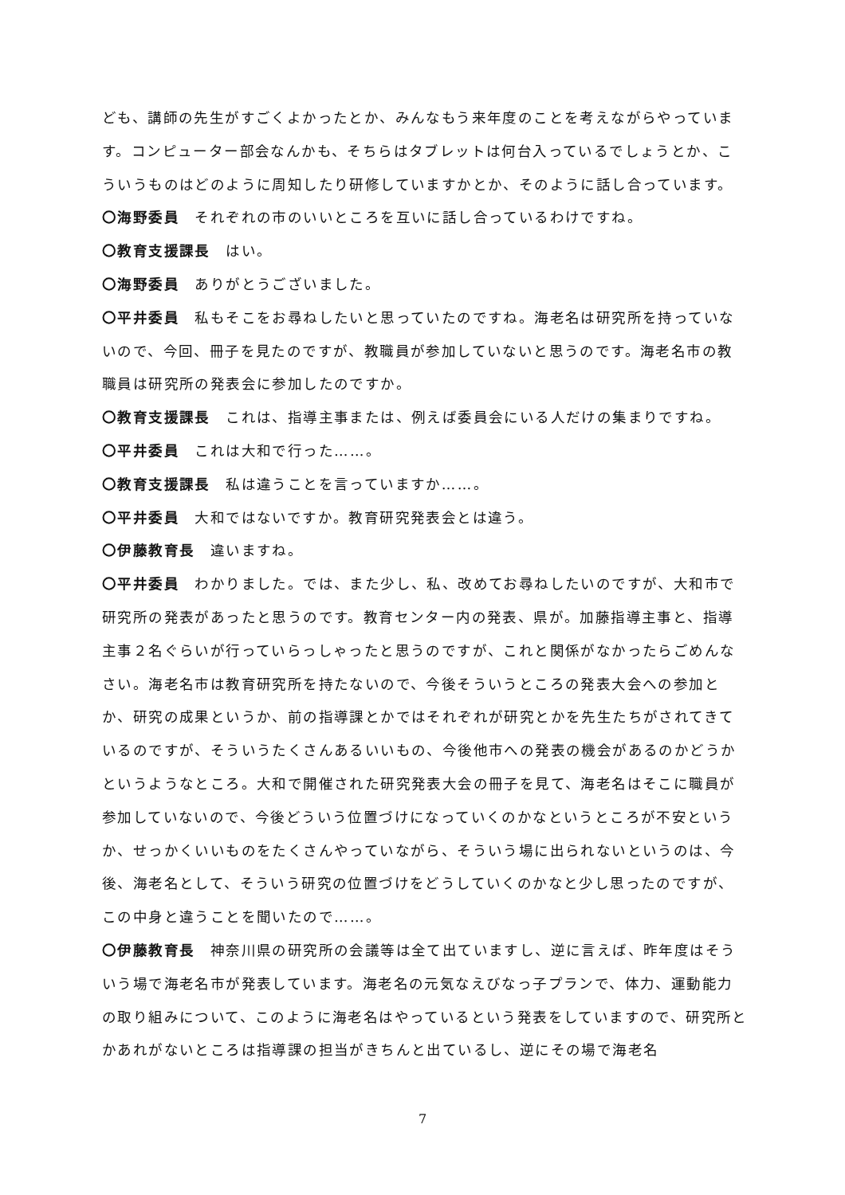ども、講師の先生がすごくよかったとか、みんなもう来年度のことを考えながらやっています。コンピューター部会なんかも、そちらはタブレットは何台入っているでしょうとか、こういうものはどのように周知したり研修していますかとか、そのように話し合っています。
〇海野委員　それぞれの市のいいところを互いに話し合っているわけですね。
〇教育支援課長　はい。
〇海野委員　ありがとうございました。
〇平井委員　私もそこをお尋ねしたいと思っていたのですね。海老名は研究所を持っていないので、今回、冊子を見たのですが、教職員が参加していないと思うのです。海老名市の教職員は研究所の発表会に参加したのですか。
〇教育支援課長　これは、指導主事または、例えば委員会にいる人だけの集まりですね。
〇平井委員　これは大和で行った……。
〇教育支援課長　私は違うことを言っていますか……。
〇平井委員　大和ではないですか。教育研究発表会とは違う。
〇伊藤教育長　違いますね。
〇平井委員　わかりました。では、また少し、私、改めてお尋ねしたいのですが、大和市で研究所の発表があったと思うのです。教育センター内の発表、県が。加藤指導主事と、指導主事２名ぐらいが行っていらっしゃったと思うのですが、これと関係がなかったらごめんなさい。海老名市は教育研究所を持たないので、今後そういうところの発表大会への参加とか、研究の成果というか、前の指導課とかではそれぞれが研究とかを先生たちがされてきているのですが、そういうたくさんあるいいもの、今後他市への発表の機会があるのかどうかというようなところ。大和で開催された研究発表大会の冊子を見て、海老名はそこに職員が参加していないので、今後どういう位置づけになっていくのかなというところが不安というか、せっかくいいものをたくさんやっていながら、そういう場に出られないというのは、今後、海老名として、そういう研究の位置づけをどうしていくのかなと少し思ったのですが、この中身と違うことを聞いたので……。
〇伊藤教育長　神奈川県の研究所の会議等は全て出ていますし、逆に言えば、昨年度はそういう場で海老名市が発表しています。海老名の元気なえびなっ子プランで、体力、運動能力の取り組みについて、このように海老名はやっているという発表をしていますので、研究所とかあれがないところは指導課の担当がきちんと出ているし、逆にその場で海老名
7